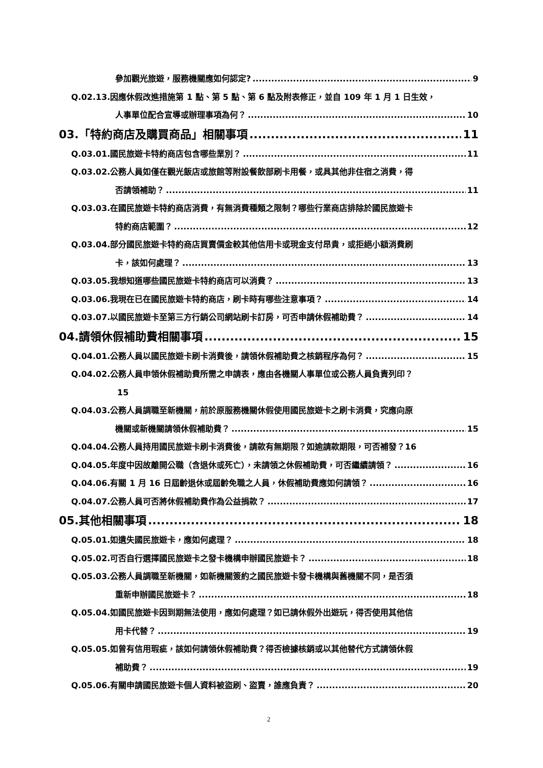參加觀光旅遊，服務機關應如何認定? 9
Q.02.13.因應休假改進措施第 1 點、第 5 點、第 6 點及附表修正，並自 109 年 1 月 1 日生效，
人事單位配合宣導或辦理事項為何？ 10
03.「特約商店及購買商品」相關事項 11
Q.03.01.國民旅遊卡特約商店包含哪些業別？ 11
Q.03.02.公務人員如僅在觀光飯店或旅館等附設餐飲部刷卡用餐，或具其他非住宿之消費，得
否請領補助？ 11
Q.03.03.在國民旅遊卡特約商店消費，有無消費種類之限制？哪些行業商店排除於國民旅遊卡
特約商店範圍？ 12
Q.03.04.部分國民旅遊卡特約商店買賣價金較其他信用卡或現金支付昂貴，或拒絕小額消費刷
卡，該如何處理？ 13
Q.03.05.我想知道哪些國民旅遊卡特約商店可以消費？ 13
Q.03.06.我現在已在國民旅遊卡特約商店，刷卡時有哪些注意事項？ 14
Q.03.07.以國民旅遊卡至第三方行銷公司網站刷卡訂房，可否申請休假補助費？ 14
04.請領休假補助費相關事項 15
Q.04.01.公務人員以國民旅遊卡刷卡消費後，請領休假補助費之核銷程序為何？ 15
Q.04.02.公務人員申領休假補助費所需之申請表，應由各機關人事單位或公務人員負責列印？
15
Q.04.03.公務人員調職至新機關，前於原服務機關休假使用國民旅遊卡之刷卡消費，究應向原
機關或新機關請領休假補助費？ 15
Q.04.04.公務人員持用國民旅遊卡刷卡消費後，請款有無期限？如逾請款期限，可否補發？16
Q.04.05.年度中因故離開公職（含退休或死亡），未請領之休假補助費，可否繼續請領？ 16
Q.04.06.有關 1 月 16 日屆齡退休或屆齡免職之人員，休假補助費應如何請領？ 16
Q.04.07.公務人員可否將休假補助費作為公益捐款？ 17
05.其他相關事項 18
Q.05.01.如遺失國民旅遊卡，應如何處理？ 18
Q.05.02.可否自行選擇國民旅遊卡之發卡機構申辦國民旅遊卡？ 18
Q.05.03.公務人員調職至新機關，如新機關簽約之國民旅遊卡發卡機構與舊機關不同，是否須
重新申辦國民旅遊卡？ 18
Q.05.04.如國民旅遊卡因到期無法使用，應如何處理？如已請休假外出遊玩，得否使用其他信
用卡代替？ 19
Q.05.05.如曾有信用瑕疵，該如何請領休假補助費？得否檢據核銷或以其他替代方式請領休假
補助費？ 19
Q.05.06.有關申請國民旅遊卡個人資料被盜刷、盜賣，誰應負責？ 20
2